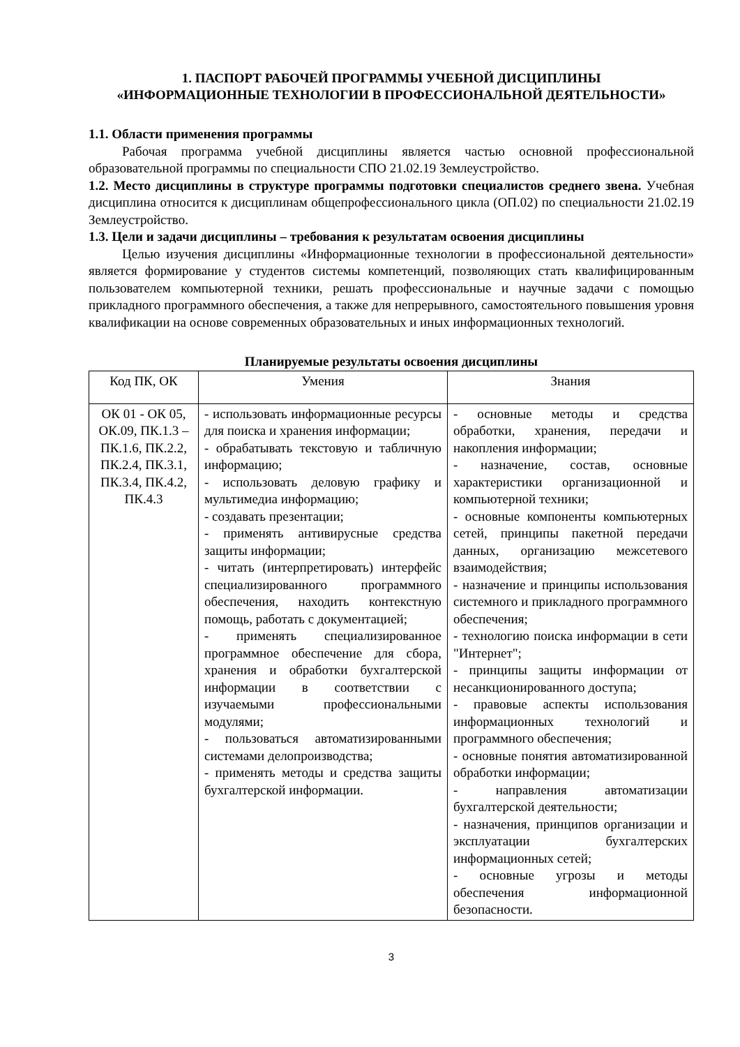1. ПАСПОРТ РАБОЧЕЙ ПРОГРАММЫ УЧЕБНОЙ ДИСЦИПЛИНЫ
«ИНФОРМАЦИОННЫЕ ТЕХНОЛОГИИ В ПРОФЕССИОНАЛЬНОЙ ДЕЯТЕЛЬНОСТИ»
1.1. Области применения программы
Рабочая программа учебной дисциплины является частью основной профессиональной образовательной программы по специальности СПО 21.02.19 Землеустройство.
1.2. Место дисциплины в структуре программы подготовки специалистов среднего звена. Учебная дисциплина относится к дисциплинам общепрофессионального цикла (ОП.02) по специальности 21.02.19 Землеустройство.
1.3. Цели и задачи дисциплины – требования к результатам освоения дисциплины
Целью изучения дисциплины «Информационные технологии в профессиональной деятельности» является формирование у студентов системы компетенций, позволяющих стать квалифицированным пользователем компьютерной техники, решать профессиональные и научные задачи с помощью прикладного программного обеспечения, а также для непрерывного, самостоятельного повышения уровня квалификации на основе современных образовательных и иных информационных технологий.
Планируемые результаты освоения дисциплины
| Код ПК, ОК | Умения | Знания |
| --- | --- | --- |
| ОК 01 - ОК 05, ОК.09, ПК.1.3 – ПК.1.6, ПК.2.2, ПК.2.4, ПК.3.1, ПК.3.4, ПК.4.2, ПК.4.3 | - использовать информационные ресурсы для поиска и хранения информации; - обрабатывать текстовую и табличную информацию; - использовать деловую графику и мультимедиа информацию; - создавать презентации; - применять антивирусные средства защиты информации; - читать (интерпретировать) интерфейс специализированного программного обеспечения, находить контекстную помощь, работать с документацией; - применять специализированное программное обеспечение для сбора, хранения и обработки бухгалтерской информации в соответствии с изучаемыми профессиональными модулями; - пользоваться автоматизированными системами делопроизводства; - применять методы и средства защиты бухгалтерской информации. | - основные методы и средства обработки, хранения, передачи и накопления информации; - назначение, состав, основные характеристики организационной и компьютерной техники; - основные компоненты компьютерных сетей, принципы пакетной передачи данных, организацию межсетевого взаимодействия; - назначение и принципы использования системного и прикладного программного обеспечения; - технологию поиска информации в сети "Интернет"; - принципы защиты информации от несанкционированного доступа; - правовые аспекты использования информационных технологий и программного обеспечения; - основные понятия автоматизированной обработки информации; - направления автоматизации бухгалтерской деятельности; - назначения, принципов организации и эксплуатации бухгалтерских информационных сетей; - основные угрозы и методы обеспечения информационной безопасности. |
3